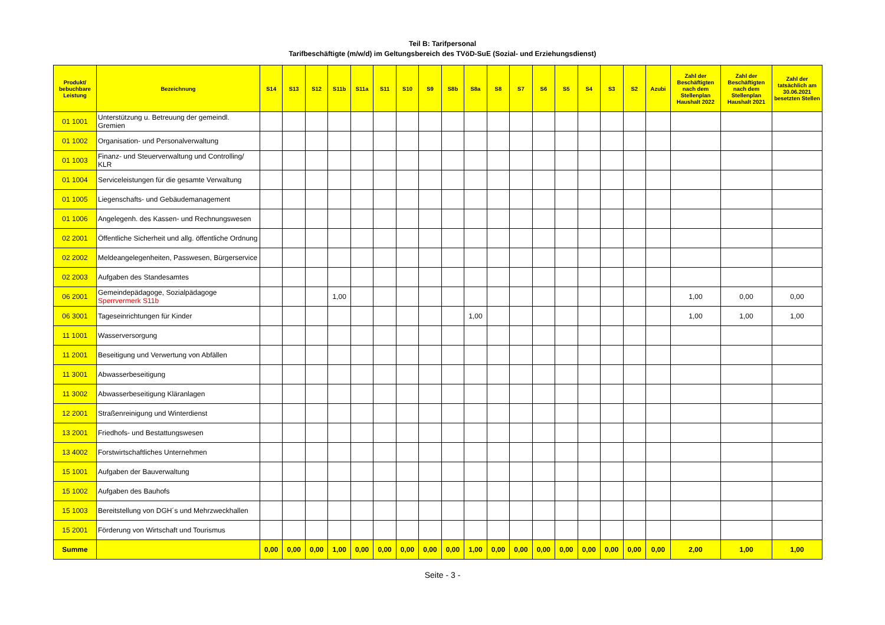Teil B: Tarifpersonal
Tarifbeschäftigte (m/w/d) im Geltungsbereich des TVöD-SuE (Sozial- und Erziehungsdienst)
| Produkt/ bebuchbare Leistung | Bezeichnung | S14 | S13 | S12 | S11b | S11a | S11 | S10 | S9 | S8b | S8a | S8 | S7 | S6 | S5 | S4 | S3 | S2 | Azubi | Zahl der Beschäftigten nach dem Stellenplan Haushalt 2022 | Zahl der Beschäftigten nach dem Stellenplan Haushalt 2021 | Zahl der tatsächlich am 30.06.2021 besetzten Stellen |
| --- | --- | --- | --- | --- | --- | --- | --- | --- | --- | --- | --- | --- | --- | --- | --- | --- | --- | --- | --- | --- | --- | --- |
| 01 1001 | Unterstützung u. Betreuung der gemeindl. Gremien | | | | | | | | | | | | | | | | | | | | | |
| 01 1002 | Organisation- und Personalverwaltung | | | | | | | | | | | | | | | | | | | | | |
| 01 1003 | Finanz- und Steuerverwaltung und Controlling/ KLR | | | | | | | | | | | | | | | | | | | | | |
| 01 1004 | Serviceleistungen für die gesamte Verwaltung | | | | | | | | | | | | | | | | | | | | | |
| 01 1005 | Liegenschafts- und Gebäudemanagement | | | | | | | | | | | | | | | | | | | | | |
| 01 1006 | Angelegenh. des Kassen- und Rechnungswesen | | | | | | | | | | | | | | | | | | | | | |
| 02 2001 | Öffentliche Sicherheit und allg. öffentliche Ordnung | | | | | | | | | | | | | | | | | | | | | |
| 02 2002 | Meldeangelegenheiten, Passwesen, Bürgerservice | | | | | | | | | | | | | | | | | | | | | |
| 02 2003 | Aufgaben des Standesamtes | | | | | | | | | | | | | | | | | | | | | |
| 06 2001 | Gemeindepädagoge, Sozialpädagoge Sperrvermerk S11b | | | | 1,00 | | | | | | | | | | | | | | | 1,00 | 0,00 | 0,00 |
| 06 3001 | Tageseinrichtungen für Kinder | | | | | | | | | | 1,00 | | | | | | | | | 1,00 | 1,00 | 1,00 |
| 11 1001 | Wasserversorgung | | | | | | | | | | | | | | | | | | | | | |
| 11 2001 | Beseitigung und Verwertung von Abfällen | | | | | | | | | | | | | | | | | | | | | |
| 11 3001 | Abwasserbeseitigung | | | | | | | | | | | | | | | | | | | | | |
| 11 3002 | Abwasserbeseitigung Kläranlagen | | | | | | | | | | | | | | | | | | | | | |
| 12 2001 | Straßenreinigung und Winterdienst | | | | | | | | | | | | | | | | | | | | | |
| 13 2001 | Friedhofs- und Bestattungswesen | | | | | | | | | | | | | | | | | | | | | |
| 13 4002 | Forstwirtschaftliches Unternehmen | | | | | | | | | | | | | | | | | | | | | |
| 15 1001 | Aufgaben der Bauverwaltung | | | | | | | | | | | | | | | | | | | | | |
| 15 1002 | Aufgaben des Bauhofs | | | | | | | | | | | | | | | | | | | | | |
| 15 1003 | Bereitstellung von DGH´s und Mehrzweckhallen | | | | | | | | | | | | | | | | | | | | | |
| 15 2001 | Förderung von Wirtschaft und Tourismus | | | | | | | | | | | | | | | | | | | | | |
| Summe | | 0,00 | 0,00 | 0,00 | 1,00 | 0,00 | 0,00 | 0,00 | 0,00 | 0,00 | 1,00 | 0,00 | 0,00 | 0,00 | 0,00 | 0,00 | 0,00 | 0,00 | 0,00 | 2,00 | 1,00 | 1,00 |
Seite - 3 -